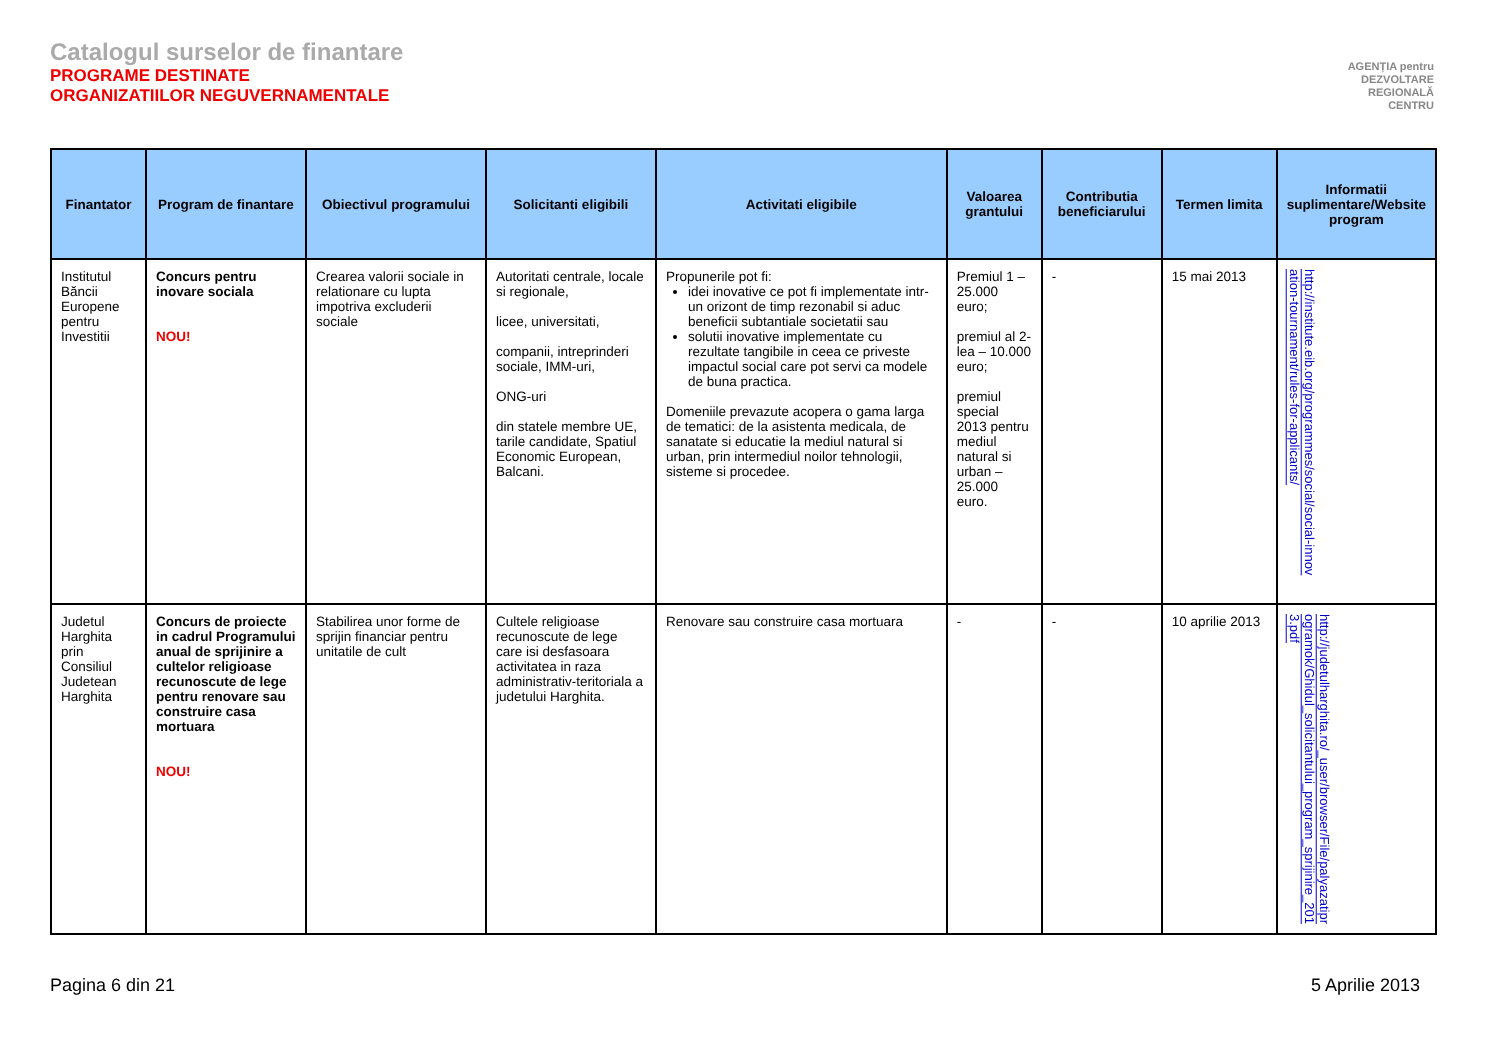Catalogul surselor de finantare
PROGRAME DESTINATE
ORGANIZATIILOR NEGUVERNAMENTALE
AGENȚIA pentru
DEZVOLTARE
REGIONALĂ
CENTRU
| Finantator | Program de finantare | Obiectivul programului | Solicitanti eligibili | Activitati eligibile | Valoarea grantului | Contributia beneficiarului | Termen limita | Informatii suplimentare/Website program |
| --- | --- | --- | --- | --- | --- | --- | --- | --- |
| Institutul Băncii Europene pentru Investitii | Concurs pentru inovare sociala NOU! | Crearea valorii sociale in relationare cu lupta impotriva excluderii sociale | Autoritati centrale, locale si regionale, licee, universitati, companii, intreprinderi sociale, IMM-uri, ONG-uri din statele membre UE, tarile candidate, Spatiul Economic European, Balcani. | Propunerile pot fi: idei inovative ce pot fi implementate intr-un orizont de timp rezonabil si aduc beneficii subtantiale societatii sau solutii inovative implementate cu rezultate tangibile in ceea ce priveste impactul social care pot servi ca modele de buna practica. Domeniile prevazute acopera o gama larga de tematici: de la asistenta medicala, de sanatate si educatie la mediul natural si urban, prin intermediul noilor tehnologii, sisteme si procedee. | Premiul 1 – 25.000 euro; premiul al 2-lea – 10.000 euro; premiul special 2013 pentru mediul natural si urban – 25.000 euro. | - | 15 mai 2013 | http://institute.eib.org/programmes/social/social-innovation-tournament/rules-for-applicants/ |
| Judetul Harghita prin Consiliul Judetean Harghita | Concurs de proiecte in cadrul Programului anual de sprijinire a cultelor religioase recunoscute de lege pentru renovare sau construire casa mortuara NOU! | Stabilirea unor forme de sprijin financiar pentru unitatile de cult | Cultele religioase recunoscute de lege care isi desfasoara activitatea in raza administrativ-teritoriala a judetului Harghita. | Renovare sau construire casa mortuara | - | - | 10 aprilie 2013 | http://judetulharghita.ro/_user/browser/File/palyazatiprogramok/Ghidul_solicitantului_program_sprijinire_2013.pdf |
Pagina 6 din 21 5 Aprilie 2013